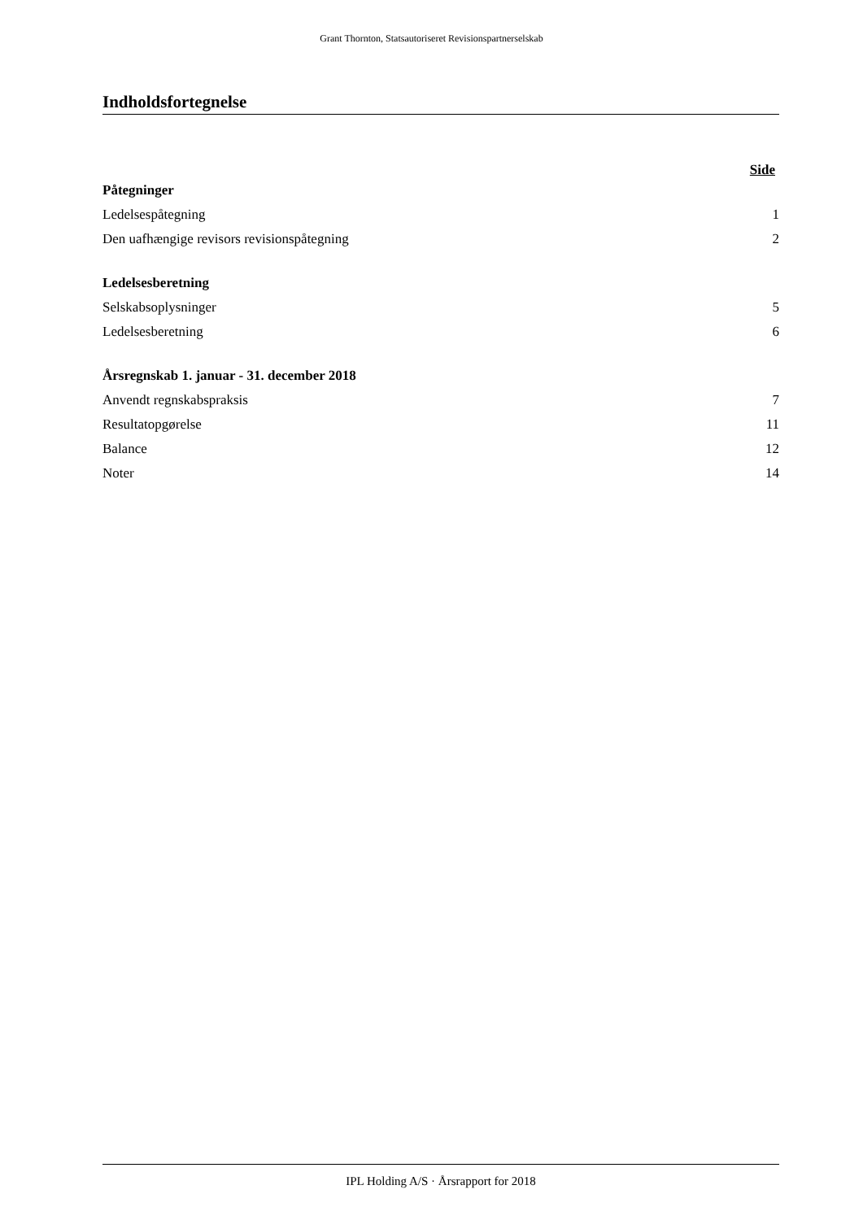Grant Thornton, Statsautoriseret Revisionspartnerselskab
Indholdsfortegnelse
Side
| Påtegninger | |
| Ledelsespåtegning | 1 |
| Den uafhængige revisors revisionspåtegning | 2 |
| Ledelsesberetning | |
| Selskabsoplysninger | 5 |
| Ledelsesberetning | 6 |
| Årsregnskab 1. januar - 31. december 2018 | |
| Anvendt regnskabspraksis | 7 |
| Resultatopgørelse | 11 |
| Balance | 12 |
| Noter | 14 |
IPL Holding A/S · Årsrapport for 2018